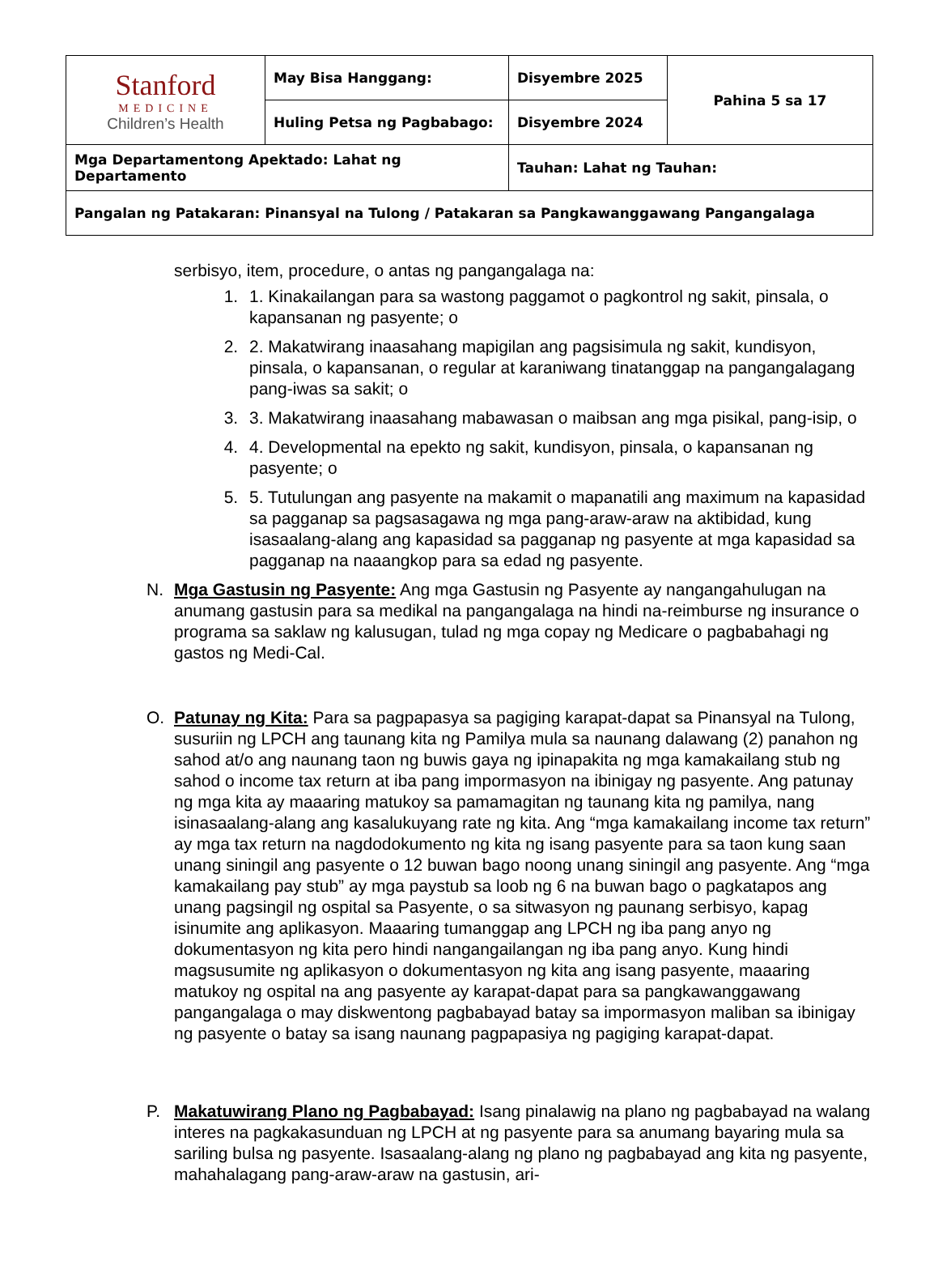| Stanford MEDICINE Children’s Health | May Bisa Hanggang: | Disyembre 2025 | Pahina 5 sa 17 |
| | Huling Petsa ng Pagbabago: | Disyembre 2024 | |
| Mga Departamentong Apektado: Lahat ng Departamento | | Tauhan: Lahat ng Tauhan: | |
| Pangalan ng Patakaran: Pinansyal na Tulong / Patakaran sa Pangkawanggawang Pangangalaga | | | |
serbisyo, item, procedure, o antas ng pangangalaga na:
1. 1. Kinakailangan para sa wastong paggamot o pagkontrol ng sakit, pinsala, o kapansanan ng pasyente; o
2. 2. Makatwirang inaasahang mapigilan ang pagsisimula ng sakit, kundisyon, pinsala, o kapansanan, o regular at karaniwang tinatanggap na pangangalagang pang-iwas sa sakit; o
3. 3. Makatwirang inaasahang mabawasan o maibsan ang mga pisikal, pang-isip, o
4. 4. Developmental na epekto ng sakit, kundisyon, pinsala, o kapansanan ng pasyente; o
5. 5. Tutulungan ang pasyente na makamit o mapanatili ang maximum na kapasidad sa pagganap sa pagsasagawa ng mga pang-araw-araw na aktibidad, kung isasaalang-alang ang kapasidad sa pagganap ng pasyente at mga kapasidad sa pagganap na naaangkop para sa edad ng pasyente.
N. Mga Gastusin ng Pasyente: Ang mga Gastusin ng Pasyente ay nangangahulugan na anumang gastusin para sa medikal na pangangalaga na hindi na-reimburse ng insurance o programa sa saklaw ng kalusugan, tulad ng mga copay ng Medicare o pagbabahagi ng gastos ng Medi-Cal.
O. Patunay ng Kita: Para sa pagpapasya sa pagiging karapat-dapat sa Pinansyal na Tulong, susuriin ng LPCH ang taunang kita ng Pamilya mula sa naunang dalawang (2) panahon ng sahod at/o ang naunang taon ng buwis gaya ng ipinapakita ng mga kamakailang stub ng sahod o income tax return at iba pang impormasyon na ibinigay ng pasyente. Ang patunay ng mga kita ay maaaring matukoy sa pamamagitan ng taunang kita ng pamilya, nang isinasaalang-alang ang kasalukuyang rate ng kita. Ang “mga kamakailang income tax return” ay mga tax return na nagdodokumento ng kita ng isang pasyente para sa taon kung saan unang siningil ang pasyente o 12 buwan bago noong unang siningil ang pasyente. Ang “mga kamakailang pay stub” ay mga paystub sa loob ng 6 na buwan bago o pagkatapos ang unang pagsingil ng ospital sa Pasyente, o sa sitwasyon ng paunang serbisyo, kapag isinumite ang aplikasyon. Maaaring tumanggap ang LPCH ng iba pang anyo ng dokumentasyon ng kita pero hindi nangangailangan ng iba pang anyo. Kung hindi magsusumite ng aplikasyon o dokumentasyon ng kita ang isang pasyente, maaaring matukoy ng ospital na ang pasyente ay karapat-dapat para sa pangkawanggawang pangangalaga o may diskwentong pagbabayad batay sa impormasyon maliban sa ibinigay ng pasyente o batay sa isang naunang pagpapasiya ng pagiging karapat-dapat.
P. Makatuwirang Plano ng Pagbabayad: Isang pinalawig na plano ng pagbabayad na walang interes na pagkakasunduan ng LPCH at ng pasyente para sa anumang bayaring mula sa sariling bulsa ng pasyente. Isasaalang-alang ng plano ng pagbabayad ang kita ng pasyente, mahahalagang pang-araw-araw na gastusin, ari-